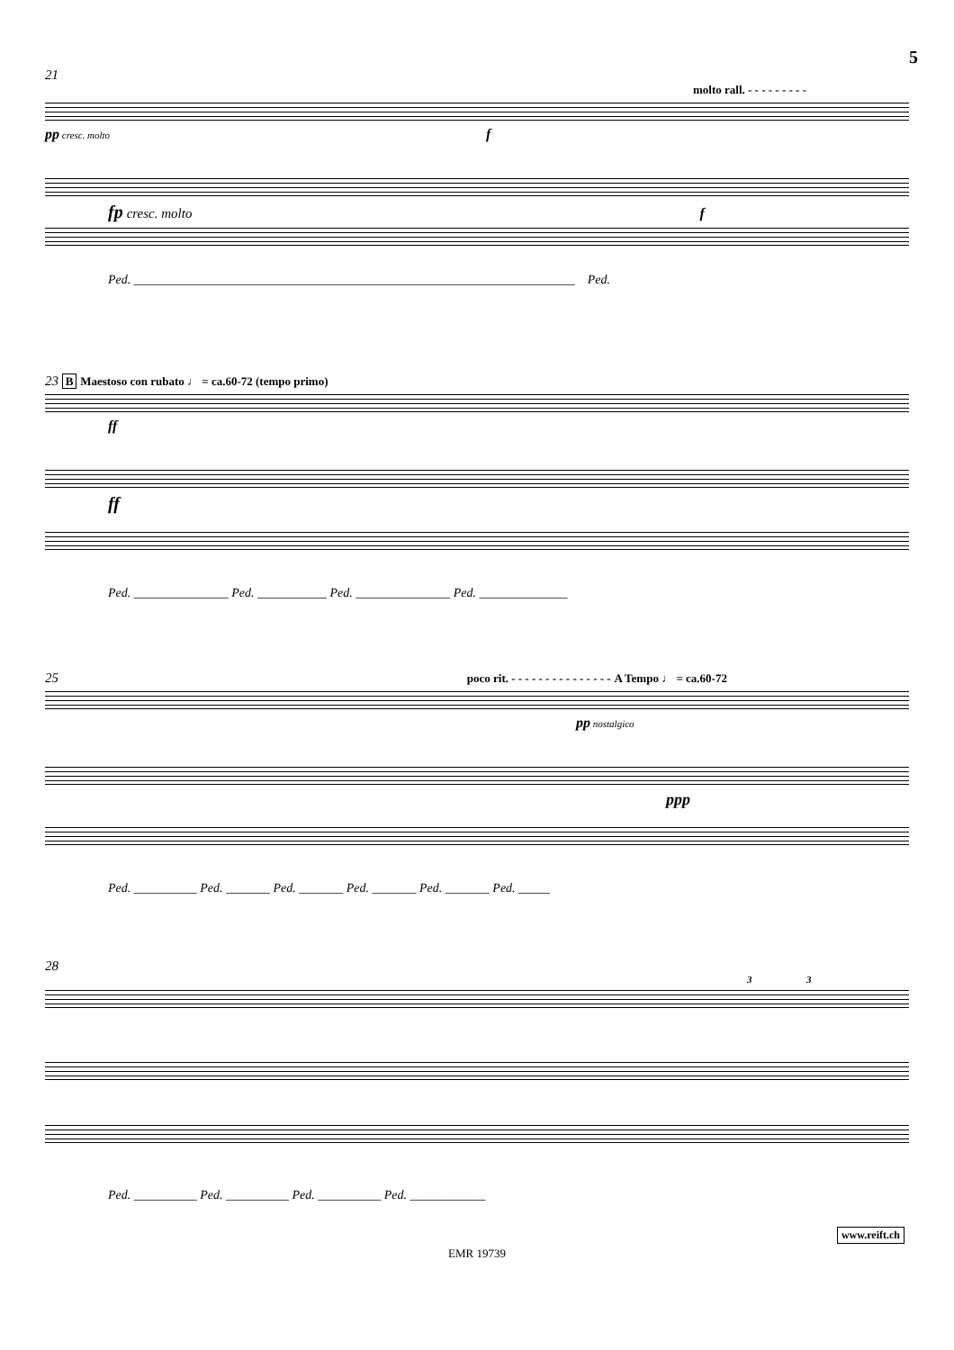5
21
molto rall. - - - - - - - - -
pp cresc. molto f
fp cresc. molto f
Ped. ______________________________________________________________________ Ped.
23 B Maestoso con rubato ♩ = ca.60-72 (tempo primo)
ff
ff
Ped. _______________ Ped. ___________ Ped. _______________ Ped. ______________
25 poco rit. - - - - - - - - - - - - - - - A Tempo ♩ = ca.60-72
pp nostalgico
ppp
Ped. __________ Ped. _______ Ped. _______ Ped. _______ Ped. _______ Ped. _____
28
3 3
Ped. __________ Ped. __________ Ped. __________ Ped. ____________
EMR 19739
www.reift.ch